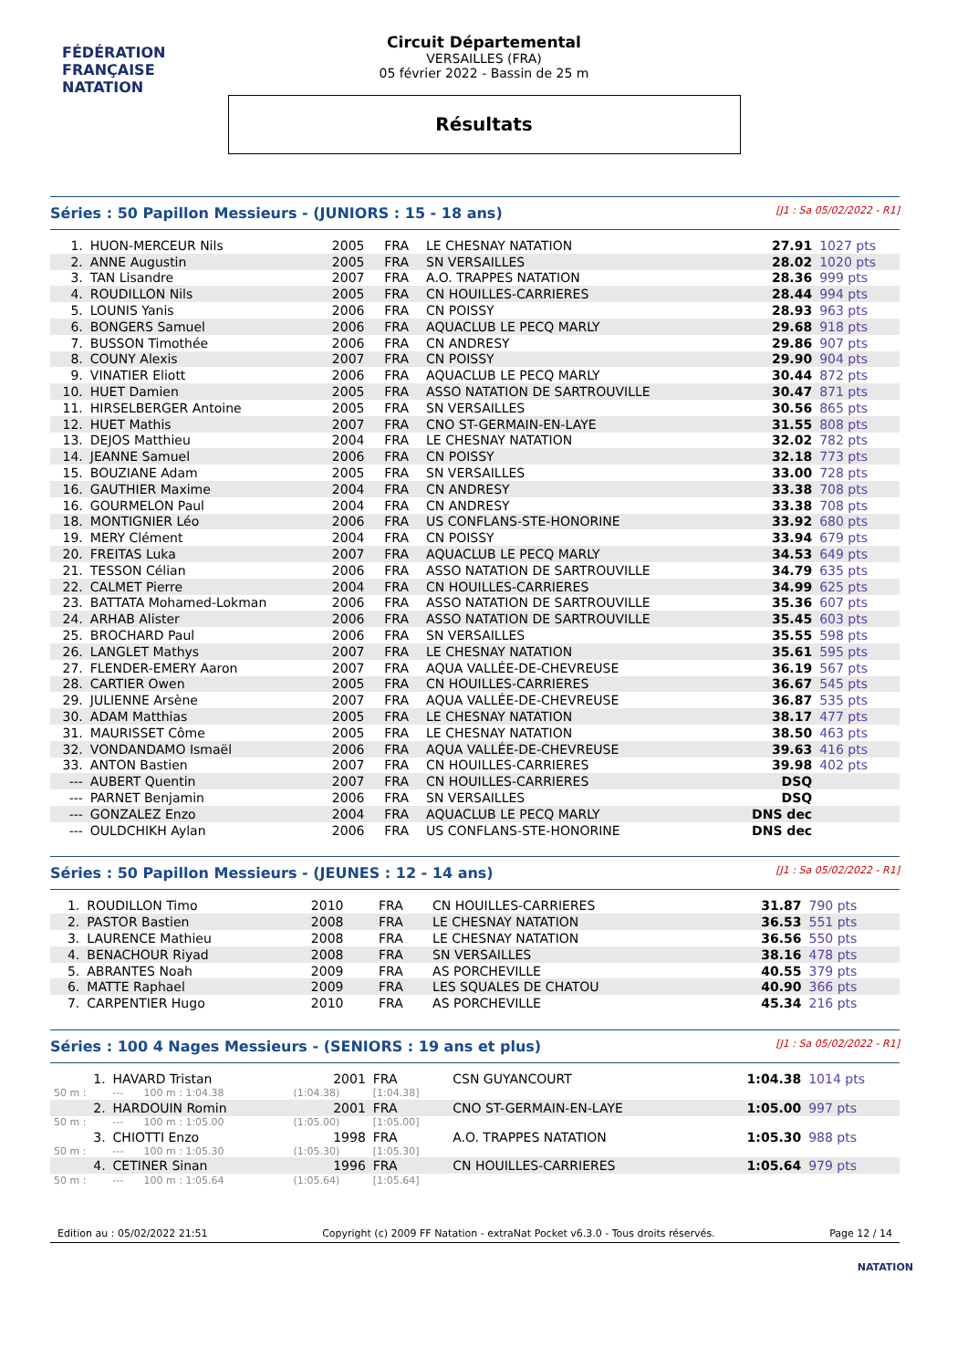FÉDÉRATION FRANÇAISE
NATATION
Circuit Départemental
VERSAILLES (FRA)
05 février 2022 - Bassin de 25 m
Résultats
Séries : 50 Papillon Messieurs - (JUNIORS : 15 - 18 ans)
[J1 : Sa 05/02/2022 - R1]
| 1. | HUON-MERCEUR Nils | 2005 | FRA | LE CHESNAY NATATION | 27.91 | 1027 pts |
| 2. | ANNE Augustin | 2005 | FRA | SN VERSAILLES | 28.02 | 1020 pts |
| 3. | TAN Lisandre | 2007 | FRA | A.O. TRAPPES NATATION | 28.36 | 999 pts |
| 4. | ROUDILLON Nils | 2005 | FRA | CN HOUILLES-CARRIERES | 28.44 | 994 pts |
| 5. | LOUNIS Yanis | 2006 | FRA | CN POISSY | 28.93 | 963 pts |
| 6. | BONGERS Samuel | 2006 | FRA | AQUACLUB LE PECQ MARLY | 29.68 | 918 pts |
| 7. | BUSSON Timothée | 2006 | FRA | CN ANDRESY | 29.86 | 907 pts |
| 8. | COUNY Alexis | 2007 | FRA | CN POISSY | 29.90 | 904 pts |
| 9. | VINATIER Eliott | 2006 | FRA | AQUACLUB LE PECQ MARLY | 30.44 | 872 pts |
| 10. | HUET Damien | 2005 | FRA | ASSO NATATION DE SARTROUVILLE | 30.47 | 871 pts |
| 11. | HIRSELBERGER Antoine | 2005 | FRA | SN VERSAILLES | 30.56 | 865 pts |
| 12. | HUET Mathis | 2007 | FRA | CNO ST-GERMAIN-EN-LAYE | 31.55 | 808 pts |
| 13. | DEJOS Matthieu | 2004 | FRA | LE CHESNAY NATATION | 32.02 | 782 pts |
| 14. | JEANNE Samuel | 2006 | FRA | CN POISSY | 32.18 | 773 pts |
| 15. | BOUZIANE Adam | 2005 | FRA | SN VERSAILLES | 33.00 | 728 pts |
| 16. | GAUTHIER Maxime | 2004 | FRA | CN ANDRESY | 33.38 | 708 pts |
| 16. | GOURMELON Paul | 2004 | FRA | CN ANDRESY | 33.38 | 708 pts |
| 18. | MONTIGNIER Léo | 2006 | FRA | US CONFLANS-STE-HONORINE | 33.92 | 680 pts |
| 19. | MERY Clément | 2004 | FRA | CN POISSY | 33.94 | 679 pts |
| 20. | FREITAS Luka | 2007 | FRA | AQUACLUB LE PECQ MARLY | 34.53 | 649 pts |
| 21. | TESSON Célian | 2006 | FRA | ASSO NATATION DE SARTROUVILLE | 34.79 | 635 pts |
| 22. | CALMET Pierre | 2004 | FRA | CN HOUILLES-CARRIERES | 34.99 | 625 pts |
| 23. | BATTATA Mohamed-Lokman | 2006 | FRA | ASSO NATATION DE SARTROUVILLE | 35.36 | 607 pts |
| 24. | ARHAB Alister | 2006 | FRA | ASSO NATATION DE SARTROUVILLE | 35.45 | 603 pts |
| 25. | BROCHARD Paul | 2006 | FRA | SN VERSAILLES | 35.55 | 598 pts |
| 26. | LANGLET Mathys | 2007 | FRA | LE CHESNAY NATATION | 35.61 | 595 pts |
| 27. | FLENDER-EMERY Aaron | 2007 | FRA | AQUA VALLÉE-DE-CHEVREUSE | 36.19 | 567 pts |
| 28. | CARTIER Owen | 2005 | FRA | CN HOUILLES-CARRIERES | 36.67 | 545 pts |
| 29. | JULIENNE Arsène | 2007 | FRA | AQUA VALLÉE-DE-CHEVREUSE | 36.87 | 535 pts |
| 30. | ADAM Matthias | 2005 | FRA | LE CHESNAY NATATION | 38.17 | 477 pts |
| 31. | MAURISSET Côme | 2005 | FRA | LE CHESNAY NATATION | 38.50 | 463 pts |
| 32. | VONDANDAMO Ismaël | 2006 | FRA | AQUA VALLÉE-DE-CHEVREUSE | 39.63 | 416 pts |
| 33. | ANTON Bastien | 2007 | FRA | CN HOUILLES-CARRIERES | 39.98 | 402 pts |
| --- | AUBERT Quentin | 2007 | FRA | CN HOUILLES-CARRIERES | DSQ | |
| --- | PARNET Benjamin | 2006 | FRA | SN VERSAILLES | DSQ | |
| --- | GONZALEZ Enzo | 2004 | FRA | AQUACLUB LE PECQ MARLY | DNS dec | |
| --- | OULDCHIKH Aylan | 2006 | FRA | US CONFLANS-STE-HONORINE | DNS dec | |
Séries : 50 Papillon Messieurs - (JEUNES : 12 - 14 ans)
[J1 : Sa 05/02/2022 - R1]
| 1. | ROUDILLON Timo | 2010 | FRA | CN HOUILLES-CARRIERES | 31.87 | 790 pts |
| 2. | PASTOR Bastien | 2008 | FRA | LE CHESNAY NATATION | 36.53 | 551 pts |
| 3. | LAURENCE Mathieu | 2008 | FRA | LE CHESNAY NATATION | 36.56 | 550 pts |
| 4. | BENACHOUR Riyad | 2008 | FRA | SN VERSAILLES | 38.16 | 478 pts |
| 5. | ABRANTES Noah | 2009 | FRA | AS PORCHEVILLE | 40.55 | 379 pts |
| 6. | MATTE Raphael | 2009 | FRA | LES SQUALES DE CHATOU | 40.90 | 366 pts |
| 7. | CARPENTIER Hugo | 2010 | FRA | AS PORCHEVILLE | 45.34 | 216 pts |
Séries : 100 4 Nages Messieurs - (SENIORS : 19 ans et plus)
[J1 : Sa 05/02/2022 - R1]
| 1. | HAVARD Tristan | | 2001 | FRA | CSN GUYANCOURT | 1:04.38 | 1014 pts |
| 50 m : | --- | 100 m : 1:04.38 | (1:04.38) | [1:04.38] | | | |
| 2. | HARDOUIN Romin | | 2001 | FRA | CNO ST-GERMAIN-EN-LAYE | 1:05.00 | 997 pts |
| 50 m : | --- | 100 m : 1:05.00 | (1:05.00) | [1:05.00] | | | |
| 3. | CHIOTTI Enzo | | 1998 | FRA | A.O. TRAPPES NATATION | 1:05.30 | 988 pts |
| 50 m : | --- | 100 m : 1:05.30 | (1:05.30) | [1:05.30] | | | |
| 4. | CETINER Sinan | | 1996 | FRA | CN HOUILLES-CARRIERES | 1:05.64 | 979 pts |
| 50 m : | --- | 100 m : 1:05.64 | (1:05.64) | [1:05.64] | | | |
Edition au : 05/02/2022 21:51 Copyright (c) 2009 FF Natation - extraNat Pocket v6.3.0 - Tous droits réservés. Page 12 / 14
NATATION